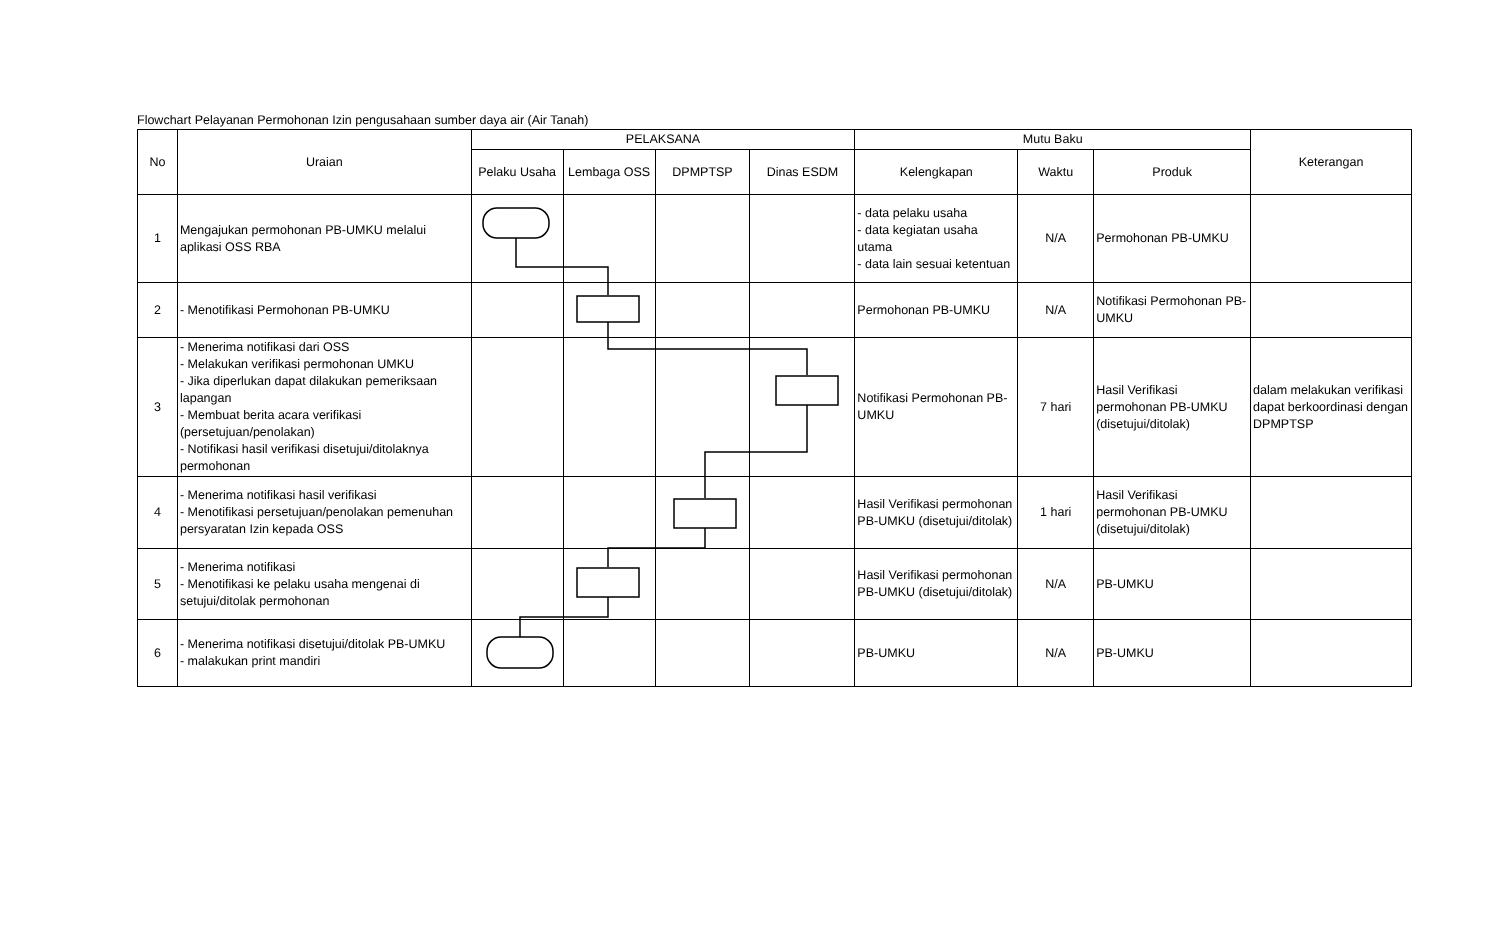Flowchart Pelayanan Permohonan Izin pengusahaan sumber daya air (Air Tanah)
| No | Uraian | PELAKSANA | | | | Mutu Baku | | | Keterangan |
| --- | --- | --- | --- | --- | --- | --- | --- | --- | --- |
| | | Pelaku Usaha | Lembaga OSS | DPMPTSP | Dinas ESDM | Kelengkapan | Waktu | Produk | |
| 1 | Mengajukan permohonan PB-UMKU melalui aplikasi OSS RBA | | | | | - data pelaku usaha - data kegiatan usaha utama - data lain sesuai ketentuan | N/A | Permohonan PB-UMKU | |
| 2 | - Menotifikasi Permohonan PB-UMKU | | | | | Permohonan PB-UMKU | N/A | Notifikasi Permohonan PB-UMKU | |
| 3 | - Menerima notifikasi dari OSS - Melakukan verifikasi permohonan UMKU - Jika diperlukan dapat dilakukan pemeriksaan lapangan - Membuat berita acara verifikasi (persetujuan/penolakan) - Notifikasi hasil verifikasi disetujui/ditolaknya permohonan | | | | | Notifikasi Permohonan PB-UMKU | 7 hari | Hasil Verifikasi permohonan PB-UMKU (disetujui/ditolak) | dalam melakukan verifikasi dapat berkoordinasi dengan DPMPTSP |
| 4 | - Menerima notifikasi hasil verifikasi - Menotifikasi persetujuan/penolakan pemenuhan persyaratan Izin kepada OSS | | | | | Hasil Verifikasi permohonan PB-UMKU (disetujui/ditolak) | 1 hari | Hasil Verifikasi permohonan PB-UMKU (disetujui/ditolak) | |
| 5 | - Menerima notifikasi - Menotifikasi ke pelaku usaha mengenai di setujui/ditolak permohonan | | | | | Hasil Verifikasi permohonan PB-UMKU (disetujui/ditolak) | N/A | PB-UMKU | |
| 6 | - Menerima notifikasi disetujui/ditolak PB-UMKU - malakukan print mandiri | | | | | PB-UMKU | N/A | PB-UMKU | |